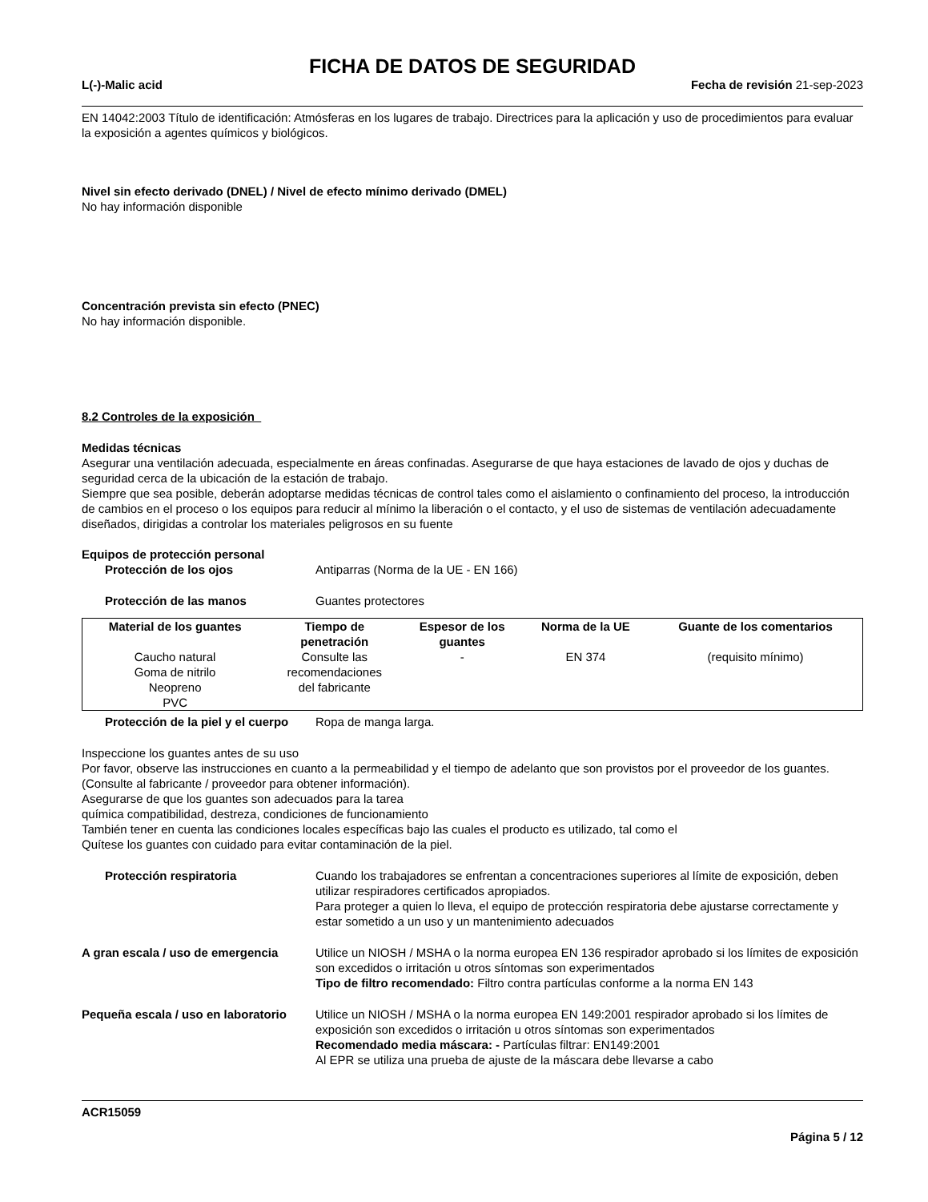FICHA DE DATOS DE SEGURIDAD
L(-)-Malic acid Fecha de revisión 21-sep-2023
EN 14042:2003 Título de identificación: Atmósferas en los lugares de trabajo. Directrices para la aplicación y uso de procedimientos para evaluar la exposición a agentes químicos y biológicos.
Nivel sin efecto derivado (DNEL) / Nivel de efecto mínimo derivado (DMEL)
No hay información disponible
Concentración prevista sin efecto (PNEC)
No hay información disponible.
8.2 Controles de la exposición
Medidas técnicas
Asegurar una ventilación adecuada, especialmente en áreas confinadas. Asegurarse de que haya estaciones de lavado de ojos y duchas de seguridad cerca de la ubicación de la estación de trabajo.
Siempre que sea posible, deberán adoptarse medidas técnicas de control tales como el aislamiento o confinamiento del proceso, la introducción de cambios en el proceso o los equipos para reducir al mínimo la liberación o el contacto, y el uso de sistemas de ventilación adecuadamente diseñados, dirigidas a controlar los materiales peligrosos en su fuente
Equipos de protección personal
Protección de los ojos Antiparras (Norma de la UE - EN 166)
Protección de las manos Guantes protectores
| Material de los guantes | Tiempo de penetración | Espesor de los guantes | Norma de la UE | Guante de los comentarios |
| --- | --- | --- | --- | --- |
| Caucho natural Goma de nitrilo Neopreno PVC | Consulte las recomendaciones del fabricante | - | EN 374 | (requisito mínimo) |
Protección de la piel y el cuerpo Ropa de manga larga.
Inspeccione los guantes antes de su uso
Por favor, observe las instrucciones en cuanto a la permeabilidad y el tiempo de adelanto que son provistos por el proveedor de los guantes. (Consulte al fabricante / proveedor para obtener información).
Asegurarse de que los guantes son adecuados para la tarea
química compatibilidad, destreza, condiciones de funcionamiento
También tener en cuenta las condiciones locales específicas bajo las cuales el producto es utilizado, tal como el
Quítese los guantes con cuidado para evitar contaminación de la piel.
Protección respiratoria Cuando los trabajadores se enfrentan a concentraciones superiores al límite de exposición, deben utilizar respiradores certificados apropiados.
Para proteger a quien lo lleva, el equipo de protección respiratoria debe ajustarse correctamente y estar sometido a un uso y un mantenimiento adecuados
A gran escala / uso de emergencia Utilice un NIOSH / MSHA o la norma europea EN 136 respirador aprobado si los límites de exposición son excedidos o irritación u otros síntomas son experimentados
Tipo de filtro recomendado: Filtro contra partículas conforme a la norma EN 143
Pequeña escala / uso en laboratorio Utilice un NIOSH / MSHA o la norma europea EN 149:2001 respirador aprobado si los límites de exposición son excedidos o irritación u otros síntomas son experimentados
Recomendado media máscara: - Partículas filtrar: EN149:2001
Al EPR se utiliza una prueba de ajuste de la máscara debe llevarse a cabo
ACR15059
Página 5 / 12